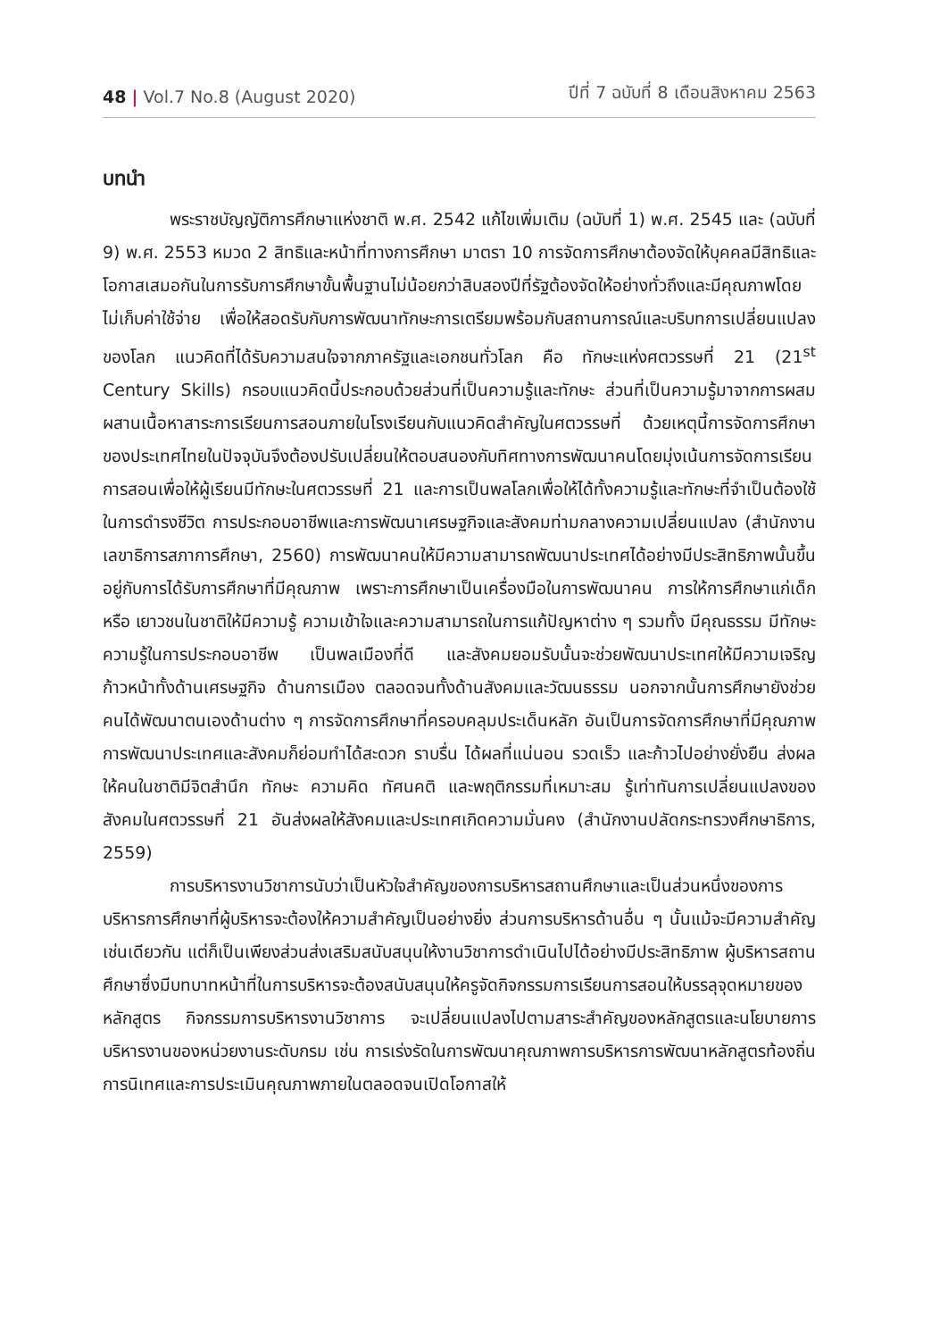48 | Vol.7 No.8 (August 2020)
ปีที่ 7 ฉบับที่ 8 เดือนสิงหาคม 2563
บทนำ
พระราชบัญญัติการศึกษาแห่งชาติ พ.ศ. 2542 แก้ไขเพิ่มเติม (ฉบับที่ 1) พ.ศ. 2545 และ (ฉบับที่ 9) พ.ศ. 2553 หมวด 2 สิทธิและหน้าที่ทางการศึกษา มาตรา 10 การจัดการศึกษาต้องจัดให้บุคคลมีสิทธิและโอกาสเสมอกันในการรับการศึกษาขั้นพื้นฐานไม่น้อยกว่าสิบสองปีที่รัฐต้องจัดให้อย่างทั่วถึงและมีคุณภาพโดยไม่เก็บค่าใช้จ่าย เพื่อให้สอดรับกับการพัฒนาทักษะการเตรียมพร้อมกับสถานการณ์และบริบทการเปลี่ยนแปลงของโลก แนวคิดที่ได้รับความสนใจจากภาครัฐและเอกชนทั่วโลก คือ ทักษะแห่งศตวรรษที่ 21 (21<sup>st</sup> Century Skills) กรอบแนวคิดนี้ประกอบด้วยส่วนที่เป็นความรู้และทักษะ ส่วนที่เป็นความรู้มาจากการผสมผสานเนื้อหาสาระการเรียนการสอนภายในโรงเรียนกับแนวคิดสำคัญในศตวรรษที่ ด้วยเหตุนี้การจัดการศึกษาของประเทศไทยในปัจจุบันจึงต้องปรับเปลี่ยนให้ตอบสนองกับทิศทางการพัฒนาคนโดยมุ่งเน้นการจัดการเรียนการสอนเพื่อให้ผู้เรียนมีทักษะในศตวรรษที่ 21 และการเป็นพลโลกเพื่อให้ได้ทั้งความรู้และทักษะที่จำเป็นต้องใช้ในการดำรงชีวิต การประกอบอาชีพและการพัฒนาเศรษฐกิจและสังคมท่ามกลางความเปลี่ยนแปลง (สำนักงานเลขาธิการสภาการศึกษา, 2560) การพัฒนาคนให้มีความสามารถพัฒนาประเทศได้อย่างมีประสิทธิภาพนั้นขึ้นอยู่กับการได้รับการศึกษาที่มีคุณภาพ เพราะการศึกษาเป็นเครื่องมือในการพัฒนาคน การให้การศึกษาแก่เด็กหรือ เยาวชนในชาติให้มีความรู้ ความเข้าใจและความสามารถในการแก้ปัญหาต่าง ๆ รวมทั้ง มีคุณธรรม มีทักษะความรู้ในการประกอบอาชีพ เป็นพลเมืองที่ดี และสังคมยอมรับนั้นจะช่วยพัฒนาประเทศให้มีความเจริญก้าวหน้าทั้งด้านเศรษฐกิจ ด้านการเมือง ตลอดจนทั้งด้านสังคมและวัฒนธรรม นอกจากนั้นการศึกษายังช่วยคนได้พัฒนาตนเองด้านต่าง ๆ การจัดการศึกษาที่ครอบคลุมประเด็นหลัก อันเป็นการจัดการศึกษาที่มีคุณภาพ การพัฒนาประเทศและสังคมก็ย่อมทำได้สะดวก ราบรื่น ได้ผลที่แน่นอน รวดเร็ว และก้าวไปอย่างยั่งยืน ส่งผลให้คนในชาติมีจิตสำนึก ทักษะ ความคิด ทัศนคติ และพฤติกรรมที่เหมาะสม รู้เท่าทันการเปลี่ยนแปลงของสังคมในศตวรรษที่ 21 อันส่งผลให้สังคมและประเทศเกิดความมั่นคง (สำนักงานปลัดกระทรวงศึกษาธิการ, 2559)
การบริหารงานวิชาการนับว่าเป็นหัวใจสำคัญของการบริหารสถานศึกษาและเป็นส่วนหนึ่งของการบริหารการศึกษาที่ผู้บริหารจะต้องให้ความสำคัญเป็นอย่างยิ่ง ส่วนการบริหารด้านอื่น ๆ นั้นแม้จะมีความสำคัญเช่นเดียวกัน แต่ก็เป็นเพียงส่วนส่งเสริมสนับสนุนให้งานวิชาการดำเนินไปได้อย่างมีประสิทธิภาพ ผู้บริหารสถานศึกษาซึ่งมีบทบาทหน้าที่ในการบริหารจะต้องสนับสนุนให้ครูจัดกิจกรรมการเรียนการสอนให้บรรลุจุดหมายของหลักสูตร กิจกรรมการบริหารงานวิชาการ จะเปลี่ยนแปลงไปตามสาระสำคัญของหลักสูตรและนโยบายการบริหารงานของหน่วยงานระดับกรม เช่น การเร่งรัดในการพัฒนาคุณภาพการบริหารการพัฒนาหลักสูตรท้องถิ่น การนิเทศและการประเมินคุณภาพภายในตลอดจนเปิดโอกาสให้